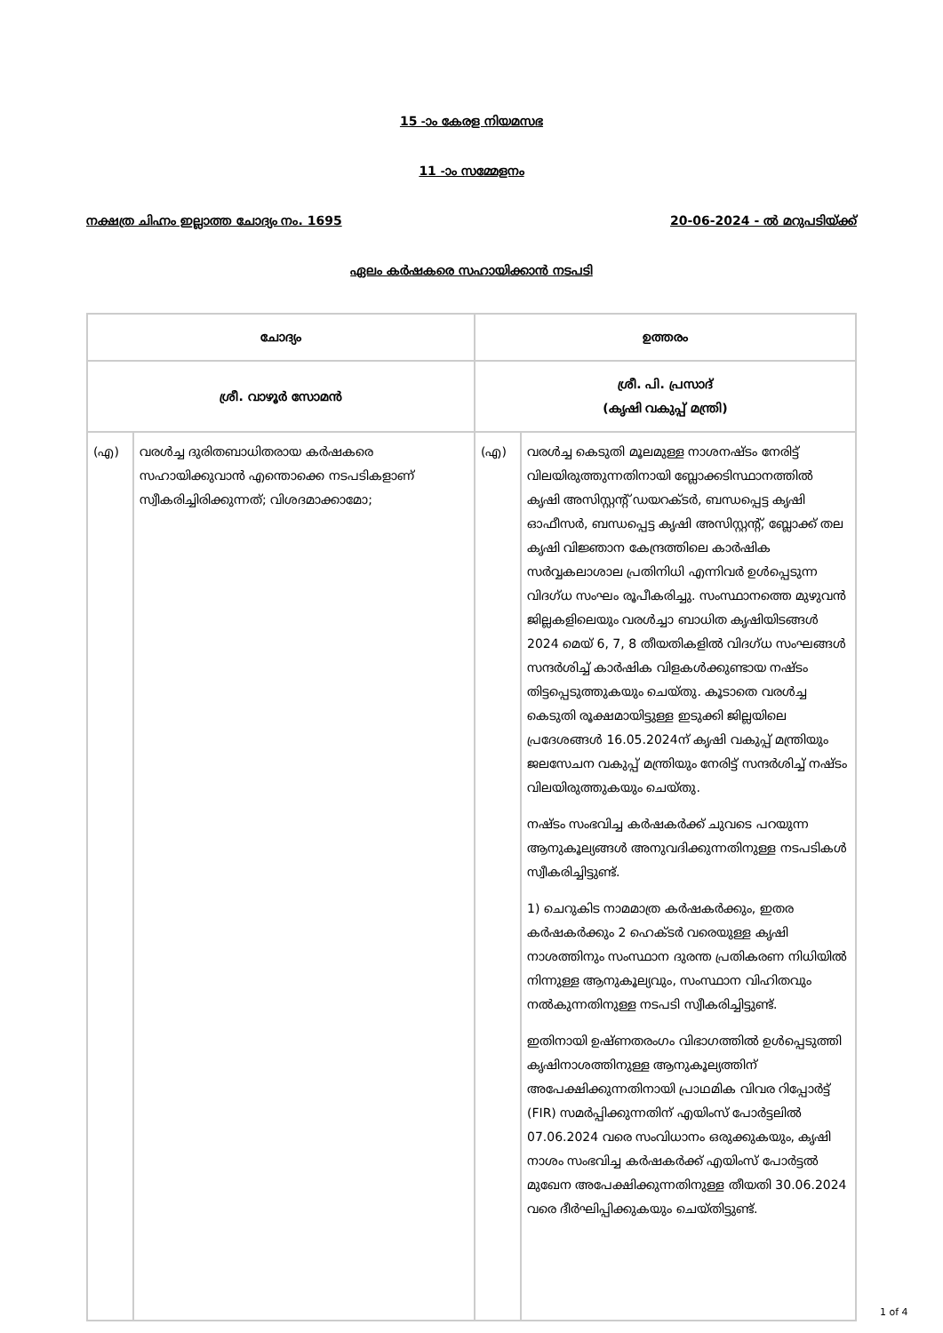15 -ാം കേരള നിയമസഭ
11 -ാം സമ്മേളനം
നക്ഷത്ര ചിഹ്നം ഇല്ലാത്ത ചോദ്യം നം. 1695 20-06-2024 - ൽ മറുപടിയ്ക്ക്
ഏലം കർഷകരെ സഹായിക്കാൻ നടപടി
| ചോദ്യം | | ഉത്തരം | |
| --- | --- | --- | --- |
| ശ്രീ. വാഴൂർ സോമൻ | | ശ്രീ. പി. പ്രസാദ് (കൃഷി വകുപ്പ് മന്ത്രി) | |
| (എ) | വരൾച്ച ദുരിതബാധിതരായ കർഷകരെ സഹായിക്കുവാൻ എന്തൊക്കെ നടപടികളാണ് സ്വീകരിച്ചിരിക്കുന്നത്; വിശദമാക്കാമോ; | (എ) | വരൾച്ച കെടുതി മൂലമുള്ള നാശനഷ്ടം നേരിട്ട് വിലയിരുത്തുന്നതിനായി ബ്ലോക്കടിസ്ഥാനത്തിൽ കൃഷി അസിസ്റ്റന്റ് ഡയറക്ടർ, ബന്ധപ്പെട്ട കൃഷി ഓഫീസർ, ബന്ധപ്പെട്ട കൃഷി അസിസ്റ്റന്റ്, ബ്ലോക്ക് തല കൃഷി വിജ്ഞാന കേന്ദ്രത്തിലെ കാർഷിക സർവ്വകലാശാല പ്രതിനിധി എന്നിവർ ഉൾപ്പെടുന്ന വിദഗ്ധ സംഘം രൂപീകരിച്ചു. സംസ്ഥാനത്തെ മുഴുവൻ ജില്ലകളിലെയും വരൾച്ചാ ബാധിത കൃഷിയിടങ്ങൾ 2024 മെയ് 6, 7, 8 തീയതികളിൽ വിദഗ്ധ സംഘങ്ങൾ സന്ദർശിച്ച് കാർഷിക വിളകൾക്കുണ്ടായ നഷ്ടം തിട്ടപ്പെടുത്തുകയും ചെയ്തു. കൂടാതെ വരൾച്ച കെടുതി രൂക്ഷമായിട്ടുള്ള ഇടുക്കി ജില്ലയിലെ പ്രദേശങ്ങൾ 16.05.2024ന് കൃഷി വകുപ്പ് മന്ത്രിയും ജലസേചന വകുപ്പ് മന്ത്രിയും നേരിട്ട് സന്ദർശിച്ച് നഷ്ടം വിലയിരുത്തുകയും ചെയ്തു. നഷ്ടം സംഭവിച്ച കർഷകർക്ക് ചുവടെ പറയുന്ന ആനുകൂല്യങ്ങൾ അനുവദിക്കുന്നതിനുള്ള നടപടികൾ സ്വീകരിച്ചിട്ടുണ്ട്. 1) ചെറുകിട നാമമാത്ര കർഷകർക്കും, ഇതര കർഷകർക്കും 2 ഹെക്ടർ വരെയുള്ള കൃഷി നാശത്തിനും സംസ്ഥാന ദുരന്ത പ്രതികരണ നിധിയിൽ നിന്നുള്ള ആനുകൂല്യവും, സംസ്ഥാന വിഹിതവും നൽകുന്നതിനുള്ള നടപടി സ്വീകരിച്ചിട്ടുണ്ട്. ഇതിനായി ഉഷ്ണതരംഗം വിഭാഗത്തിൽ ഉൾപ്പെടുത്തി കൃഷിനാശത്തിനുള്ള ആനുകൂല്യത്തിന് അപേക്ഷിക്കുന്നതിനായി പ്രാഥമിക വിവര റിപ്പോർട്ട് (FIR) സമർപ്പിക്കുന്നതിന് എയിംസ് പോർട്ടലിൽ 07.06.2024 വരെ സംവിധാനം ഒരുക്കുകയും, കൃഷി നാശം സംഭവിച്ച കർഷകർക്ക് എയിംസ് പോർട്ടൽ മുഖേന അപേക്ഷിക്കുന്നതിനുള്ള തീയതി 30.06.2024 വരെ ദീർഘിപ്പിക്കുകയും ചെയ്തിട്ടുണ്ട്. |
1 of 4